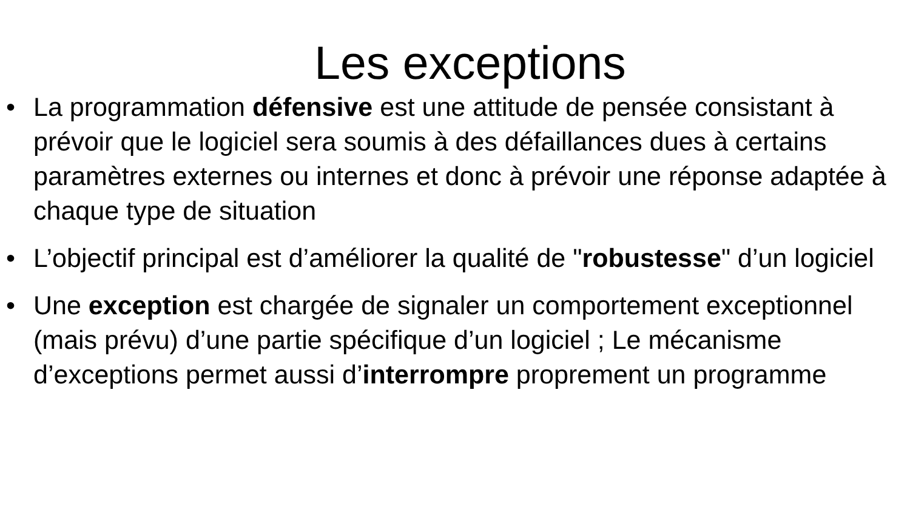Les exceptions
• La programmation défensive est une attitude de pensée consistant à prévoir que le logiciel sera soumis à des défaillances dues à certains paramètres externes ou internes et donc à prévoir une réponse adaptée à chaque type de situation
• L’objectif principal est d’améliorer la qualité de "robustesse" d’un logiciel
• Une exception est chargée de signaler un comportement exceptionnel (mais prévu) d’une partie spécifique d’un logiciel ; Le mécanisme d’exceptions permet aussi d’interrompre proprement un programme